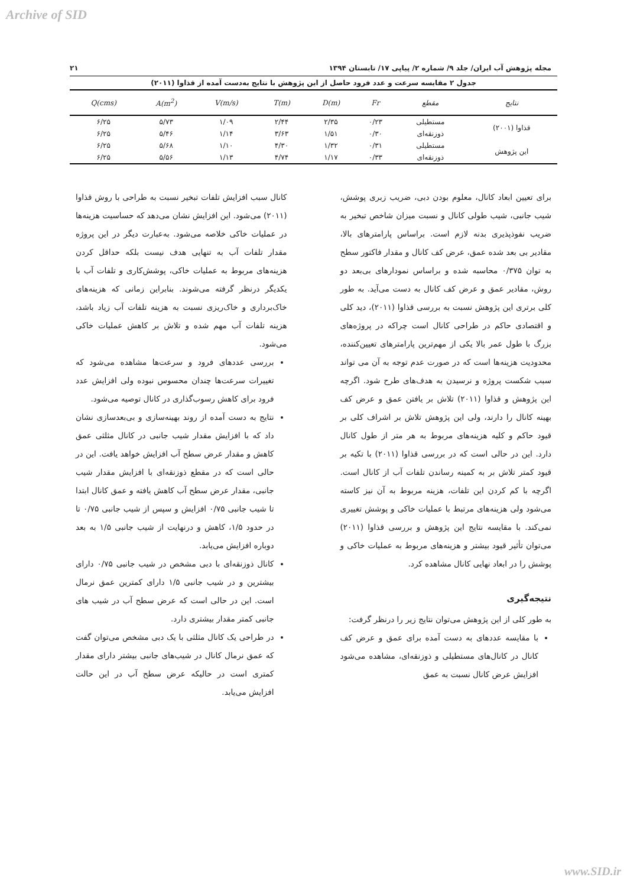Archive of SID
مجله پژوهش آب ایران/ جلد ۹/ شماره ۲/ پیاپی ۱۷/ تابستان ۱۳۹۴ ۲۱
جدول ۲ مقایسه سرعت و عدد فرود حاصل از این پژوهش با نتایج به‌دست آمده از قذاوا (۲۰۱۱)
| نتایج | مقطع | Fr | D(m) | T(m) | V(m/s) | A(m<sup>2</sup>) | Q(cms) |
| --- | --- | --- | --- | --- | --- | --- | --- |
| قذاوا (۲۰۰۱) | مستطیلی | ۰/۲۳ | ۲/۳۵ | ۲/۴۴ | ۱/۰۹ | ۵/۷۳ | ۶/۲۵ |
| | ذوزنقه‌ای | ۰/۳۰ | ۱/۵۱ | ۳/۶۳ | ۱/۱۴ | ۵/۴۶ | ۶/۲۵ |
| این پژوهش | مستطیلی | ۰/۳۱ | ۱/۳۲ | ۴/۳۰ | ۱/۱۰ | ۵/۶۸ | ۶/۲۵ |
| | ذوزنقه‌ای | ۰/۳۳ | ۱/۱۷ | ۴/۷۴ | ۱/۱۳ | ۵/۵۶ | ۶/۲۵ |
برای تعیین ابعاد کانال، معلوم بودن دبی، ضریب زبری پوشش، شیب جانبی، شیب طولی کانال و نسبت میزان شاخص تبخیر به ضریب نفوذپذیری بدنه لازم است. براساس پارامترهای بالا، مقادیر بی بعد شده عمق، عرض کف کانال و مقدار فاکتور سطح به توان ۰/۳۷۵ محاسبه شده و براساس نمودارهای بی‌بعد دو روش، مقادیر عمق و عرض کف کانال به دست می‌آید. به طور کلی برتری این پژوهش نسبت به بررسی قذاوا (۲۰۱۱)، دید کلی و اقتصادی حاکم در طراحی کانال است چراکه در پروژه‌های بزرگ با طول عمر بالا یکی از مهم‌ترین پارامترهای تعیین‌کننده، محدودیت هزینه‌ها است که در صورت عدم توجه به آن می تواند سبب شکست پروژه و نرسیدن به هدف‌های طرح شود. اگرچه این پژوهش و قذاوا (۲۰۱۱) تلاش بر یافتن عمق و عرض کف بهینه کانال را دارند، ولی این پژوهش تلاش بر اشراف کلی بر قیود حاکم و کلیه هزینه‌های مربوط به هر متر از طول کانال دارد. این در حالی است که در بررسی قذاوا (۲۰۱۱) با تکیه بر قیود کمتر تلاش بر به کمینه رساندن تلفات آب از کانال است. اگرچه با کم کردن این تلفات، هزینه مربوط به آن نیز کاسته می‌شود ولی هزینه‌های مرتبط با عملیات خاکی و پوشش تغییری نمی‌کند. با مقایسه نتایج این پژوهش و بررسی قذاوا (۲۰۱۱) می‌توان تأثیر قیود بیشتر و هزینه‌های مربوط به عملیات خاکی و پوشش را در ابعاد نهایی کانال مشاهده کرد.
نتیجه‌گیری
به طور کلی از این پژوهش می‌توان نتایج زیر را درنظر گرفت:
با مقایسه عددهای به دست آمده برای عمق و عرض کف کانال در کانال‌های مستطیلی و ذوزنقه‌ای، مشاهده می‌شود افزایش عرض کانال نسبت به عمق
کانال سبب افزایش تلفات تبخیر نسبت به طراحی با روش قذاوا (۲۰۱۱) می‌شود. این افزایش نشان می‌دهد که حساسیت هزینه‌ها در عملیات خاکی خلاصه می‌شود. به‌عبارت دیگر در این پروژه مقدار تلفات آب به تنهایی هدف نیست بلکه حداقل کردن هزینه‌های مربوط به عملیات خاکی، پوشش‌کاری و تلفات آب با یکدیگر درنظر گرفته می‌شوند. بنابراین زمانی که هزینه‌های خاک‌برداری و خاک‌ریزی نسبت به هزینه تلفات آب زیاد باشد، هزینه تلفات آب مهم شده و تلاش بر کاهش عملیات خاکی می‌شود.
بررسی عددهای فرود و سرعت‌ها مشاهده می‌شود که تغییرات سرعت‌ها چندان محسوس نبوده ولی افزایش عدد فرود برای کاهش رسوب‌گذاری در کانال توصیه می‌شود.
نتایج به دست آمده از روند بهینه‌سازی و بی‌بعدسازی نشان داد که با افزایش مقدار شیب جانبی در کانال مثلثی عمق کاهش و مقدار عرض سطح آب افزایش خواهد یافت. این در حالی است که در مقطع ذوزنقه‌ای با افزایش مقدار شیب جانبی، مقدار عرض سطح آب کاهش یافته و عمق کانال ابتدا تا شیب جانبی ۰/۷۵ افزایش و سپس از شیب جانبی ۰/۷۵ تا در حدود ۱/۵، کاهش و درنهایت از شیب جانبی ۱/۵ به بعد دوباره افزایش می‌یابد.
کانال ذوزنقه‌ای با دبی مشخص در شیب جانبی ۰/۷۵ دارای بیشترین و در شیب جانبی ۱/۵ دارای کمترین عمق نرمال است. این در حالی است که عرض سطح آب در شیب های جانبی کمتر مقدار بیشتری دارد.
در طراحی یک کانال مثلثی با یک دبی مشخص می‌توان گفت که عمق نرمال کانال در شیب‌های جانبی بیشتر دارای مقدار کمتری است در حالیکه عرض سطح آب در این حالت افزایش می‌یابد.
www.SID.ir